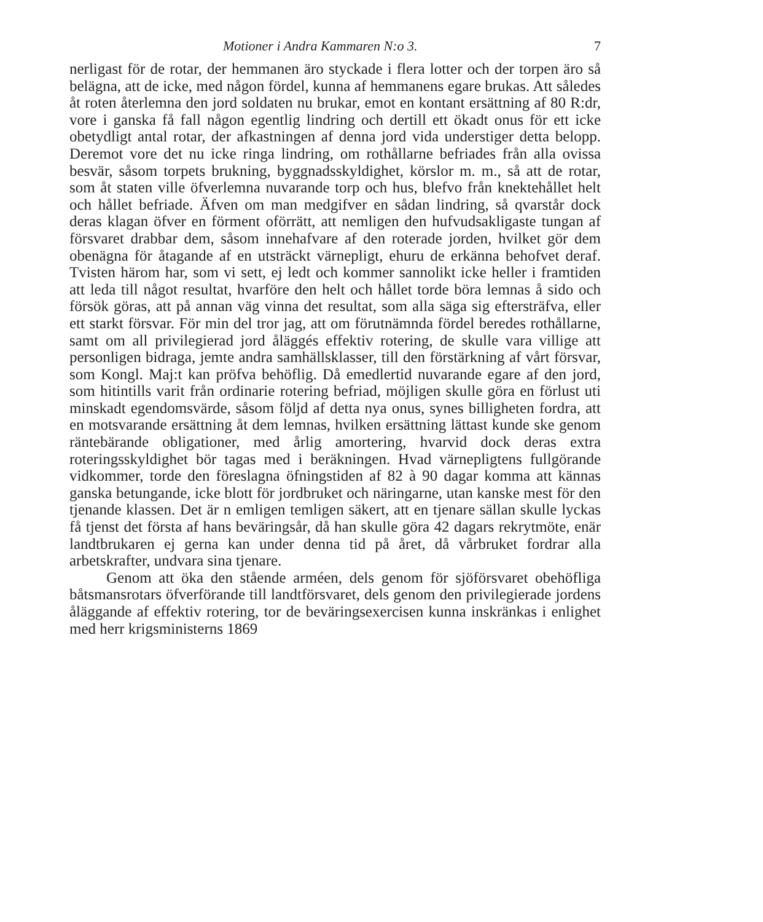Motioner i Andra Kammaren N:o 3. 7
nerligast för de rotar, der hemmanen äro styckade i flera lotter och der torpen äro så belägna, att de icke, med någon fördel, kunna af hemmanens egare brukas. Att således åt roten återlemna den jord soldaten nu brukar, emot en kontant ersättning af 80 R:dr, vore i ganska få fall någon egentlig lindring och dertill ett ökadt onus för ett icke obetydligt antal rotar, der afkastningen af denna jord vida understiger detta belopp. Deremot vore det nu icke ringa lindring, om rothållarne befriades från alla ovissa besvär, såsom torpets brukning, byggnadsskyldighet, körslor m. m., så att de rotar, som åt staten ville öfverlemna nuvarande torp och hus, blefvo från knektehållet helt och hållet befriade. Äfven om man medgifver en sådan lindring, så qvarstår dock deras klagan öfver en förment oförrätt, att nemligen den hufvudsakligaste tungan af försvaret drabbar dem, såsom innehafvare af den roterade jorden, hvilket gör dem obenägna för åtagande af en utsträckt värnepligt, ehuru de erkänna behofvet deraf. Tvisten härom har, som vi sett, ej ledt och kommer sannolikt icke heller i framtiden att leda till något resultat, hvarföre den helt och hållet torde böra lemnas å sido och försök göras, att på annan väg vinna det resultat, som alla säga sig eftersträfva, eller ett starkt försvar. För min del tror jag, att om förutnämnda fördel beredes rothållarne, samt om all privilegierad jord åläggés effektiv rotering, de skulle vara villige att personligen bidraga, jemte andra samhällsklasser, till den förstärkning af vårt försvar, som Kongl. Maj:t kan pröfva behöflig. Då emedlertid nuvarande egare af den jord, som hitintills varit från ordinarie rotering befriad, möjligen skulle göra en förlust uti minskadt egendomsvärde, såsom följd af detta nya onus, synes billigheten fordra, att en motsvarande ersättning åt dem lemnas, hvilken ersättning lättast kunde ske genom räntebärande obligationer, med årlig amortering, hvarvid dock deras extra roteringsskyldighet bör tagas med i beräkningen. Hvad värnepligtens fullgörande vidkommer, torde den föreslagna öfningstiden af 82 à 90 dagar komma att kännas ganska betungande, icke blott för jordbruket och näringarne, utan kanske mest för den tjenande klassen. Det är n emligen temligen säkert, att en tjenare sällan skulle lyckas få tjenst det första af hans beväringsår, då han skulle göra 42 dagars rekrytmöte, enär landtbrukaren ej gerna kan under denna tid på året, då vårbruket fordrar alla arbetskrafter, undvara sina tjenare.
Genom att öka den stående arméen, dels genom för sjöförsvaret obehöfliga båtsmansrotars öfverförande till landtförsvaret, dels genom den privilegierade jordens åläggande af effektiv rotering, tor de beväringsexercisen kunna inskränkas i enlighet med herr krigsministerns 1869